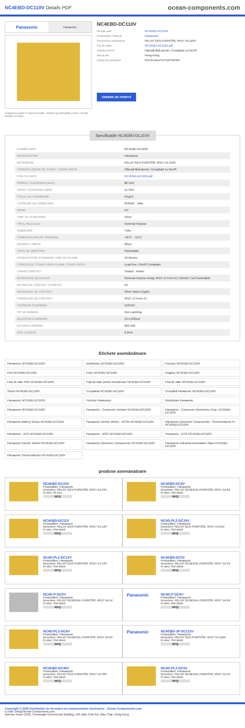NC4EBD-DC110V Details PDF
ocean-components.com
Panasonic
Panasonic
Imaginea poate fi reprezentată. Vedeți specificațiile pentru detalii despre produs.
NC4EBD-DC110V
Număr parc: NC4EBD-DC110V
Producator / Marca: Panasonic
Descrierea produsului RELAY GEN PURPOSE 4PDT 5A 110V
Foi de date: NC4EBD-DC110V.pdf
Statutul RoHs Plăcuță fără plumb / Compliant cu RoHS
Barca din Hong Kong
Calea de transport DHL/Fedex/TNT/UPS/EMS
CERERE DE OFERTĂ
Specificațiile NC4EBD-DC110V
| NUMĂR PARC | NC4EBD-DC110V |
| PRODUCĂTOR | Panasonic |
| DESCRIERE | RELAY GEN PURPOSE 4PDT 5A 110V |
| CONDIȚII LIBERE DE STARE / STARE ROHS | Plăcuță fără plumb / Compliant cu RoHS |
| FIȘA CU DATE | NC4EBD-DC110V.pdf |
| PORNIȚI TENSIUNEA (MAX) | 88 VDC |
| OPRIȚI TENSIUNEA (MIN) | 11 VDC |
| STILUL DE TERMINARE | Plug In |
| TENSIUNE DE COMUTARE | 250VAC - Max |
| SERIE | NC |
| TIMP DE ELIBERARE | 10ms |
| TIPUL RELEULUI | General Purpose |
| AMBALARE | Tube |
| TEMPERATURA DE OPERARE | -40°C ~ 55°C |
| OPERAȚI TIMPUL | 20ms |
| TIPUL DE MONTARE | Socketable |
| PRODUCĂTOR STANDARD TIMP DE PLUMB | 10 Weeks |
| CONDIȚII DE STARE FĂRĂ PLUMB / STARE ROHS | Lead free / RoHS Compliant |
| CARACTERISTICI | Sealed - Amber |
| DESCRIERE DETALIATA | General Purpose Relay 4PDT (4 Form C) 110VDC Coil Socketable |
| RATING DE CONTACT (CURENT) | 5A |
| MATERIALE DE CONTACT | Silver Nickel (AgNi) |
| FORMULAR DE CONTACT | 4PDT (4 Form C) |
| TENSIUNE ÎN BOBINĂ | 110VDC |
| TIP DE BOBINĂ | Non Latching |
| REZISTENȚA BOBINEI | 13.5 kOhms |
| PUTEREA BOBINEI | 900 mW |
| COIL CURENT | 8.2mA |
Etichete asemănătoare
Panasonic NC4EBD-DC110V
Distribuitor NC4EBD-DC110V
Furnizor NC4EBD-DC110V
Pret NC4EBD-DC110V
Poze NC4EBD-DC110V
Imagine NC4EBD-DC110V
Fisa de date PDF NC4EBD-DC110V
Fișă de date pentru descărcare NC4EBD-DC110V
Fisa de date NC4EBD-DC110V
Stocul NC4EBD-DC110V
Cumpărați NC4EBD-DC110V
Cumpără Panasonic NC4EBD-DC110V
Panasonic NC4EBD-DC110V
Furnizor Panasonic
Distribuitor Panasonic
Panasonic NC4EBD-DC110V
Panasonic - Consumer Division NC4EBD-DC110V
Panasonic - Consumer Electronics Corp. NC4EBD-DC110V
Panasonic Battery Group NC4EBD-DC110V
Panasonic Electric Works - ACSD NC4EBD-DC110V
Panasonic Electronic Components - Semiconductor Pr NC4EBD-DC110V
Panasonic - ATG NC4EBD-DC110V
Panasonic - BSG NC4EBD-DC110V
Panasonic - DTG NC4EBD-DC110V
Panasonic Electric Works NC4EBD-DC110V
Panasonic Electronic Components NC4EBD-DC110V
Panasonic Industrial Automation Sales NC4EBD-DC110V
Panasonic Semiconductor NC4EBD-DC110V
produse asemanatoare
NC4EBD-DC24V
Producători: Panasonic
Descriere: RELAY GEN PURPOSE 4PDT 5A 24V
In stoc: 95 pcs
RFQ
NC4EBD-DC6V
Producători: Panasonic
Descriere: RELAY GENERAL PURPOSE 4PDT 5A 6V
In stoc: Out stock
RFQ
NC4EBD-DC12V
Producători: Panasonic
Descriere: RELAY GEN PURPOSE 4PDT 5A 12V
In stoc: Out stock
RFQ
NC4D-PL2-DC24V
Producători: Panasonic
Descriere: RELAY GEN PURPOSE 4PDT 5A 24V
In stoc: Out stock
RFQ
NC4D-PL2-DC12V
Producători: Panasonic
Descriere: RELAY GEN PURPOSE 4PDT 5A 12V
In stoc: Out stock
RFQ
NC4EBD-DC5V
Producători: Panasonic
Descriere: RELAY GENERAL PURPOSE 4PDT 5A 5V
In stoc: Out stock
RFQ
NC4D-P-DC5V
Producători: Panasonic
Descriere: RELAY GENERAL PURPOSE 4PDT 5A 5V
In stoc: Out stock
RFQ
Panasonic
NC4D-P-DC6V
Producători: Panasonic
Descriere: RELAY GENERAL PURPOSE 4PDT 5A 6V
In stoc: Out stock
RFQ
NC4D-PL2-DC6V
Producători: Panasonic
Descriere: RELAY GENERAL PURPOSE 4PDT 5A 6V
In stoc: Out stock
RFQ
Panasonic
NC4EBD-JP-DC110V
Producători: Panasonic
Descriere: RELAY GEN PURPOSE 4PDT 5A 110V
In stoc: Out stock
RFQ
NC4EBD-DC48V
Producători: Panasonic
Descriere: RELAY GEN PURPOSE 4PDT 5A 48V
In stoc: Out stock
RFQ
NC4D-PL2-DC5V
Producători: Panasonic
Descriere: RELAY GENERAL PURPOSE 4PDT 5A 5V
In stoc: Out stock
RFQ
Copyright © 2020 Distribuitor de încredere al componentelor electronice - Ocean-Components.com
E-mail: Info@Ocean-Components.com
Adresa: Room 2102, Connaught Commercial Building, 185 Wan Chai Rd, Wan Chai, Hong Kong